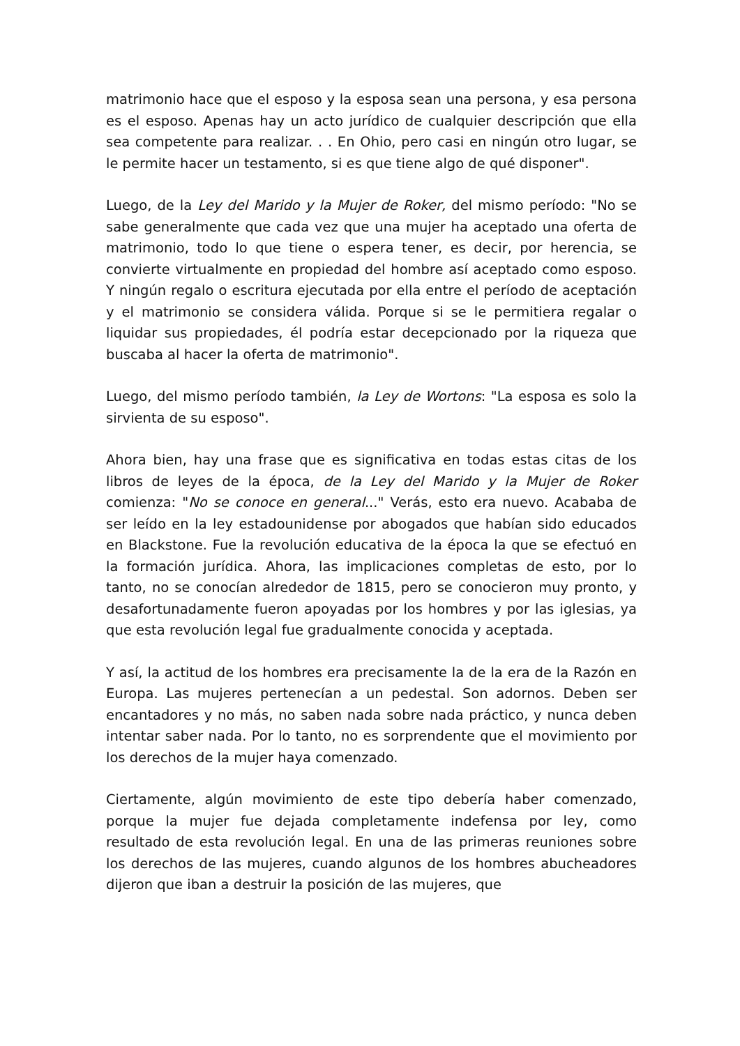matrimonio hace que el esposo y la esposa sean una persona, y esa persona es el esposo. Apenas hay un acto jurídico de cualquier descripción que ella sea competente para realizar. . . En Ohio, pero casi en ningún otro lugar, se le permite hacer un testamento, si es que tiene algo de qué disponer".
Luego, de la Ley del Marido y la Mujer de Roker, del mismo período: "No se sabe generalmente que cada vez que una mujer ha aceptado una oferta de matrimonio, todo lo que tiene o espera tener, es decir, por herencia, se convierte virtualmente en propiedad del hombre así aceptado como esposo. Y ningún regalo o escritura ejecutada por ella entre el período de aceptación y el matrimonio se considera válida. Porque si se le permitiera regalar o liquidar sus propiedades, él podría estar decepcionado por la riqueza que buscaba al hacer la oferta de matrimonio".
Luego, del mismo período también, la Ley de Wortons: "La esposa es solo la sirvienta de su esposo".
Ahora bien, hay una frase que es significativa en todas estas citas de los libros de leyes de la época, de la Ley del Marido y la Mujer de Roker comienza: "No se conoce en general..." Verás, esto era nuevo. Acababa de ser leído en la ley estadounidense por abogados que habían sido educados en Blackstone. Fue la revolución educativa de la época la que se efectuó en la formación jurídica. Ahora, las implicaciones completas de esto, por lo tanto, no se conocían alrededor de 1815, pero se conocieron muy pronto, y desafortunadamente fueron apoyadas por los hombres y por las iglesias, ya que esta revolución legal fue gradualmente conocida y aceptada.
Y así, la actitud de los hombres era precisamente la de la era de la Razón en Europa. Las mujeres pertenecían a un pedestal. Son adornos. Deben ser encantadores y no más, no saben nada sobre nada práctico, y nunca deben intentar saber nada. Por lo tanto, no es sorprendente que el movimiento por los derechos de la mujer haya comenzado.
Ciertamente, algún movimiento de este tipo debería haber comenzado, porque la mujer fue dejada completamente indefensa por ley, como resultado de esta revolución legal. En una de las primeras reuniones sobre los derechos de las mujeres, cuando algunos de los hombres abucheadores dijeron que iban a destruir la posición de las mujeres, que